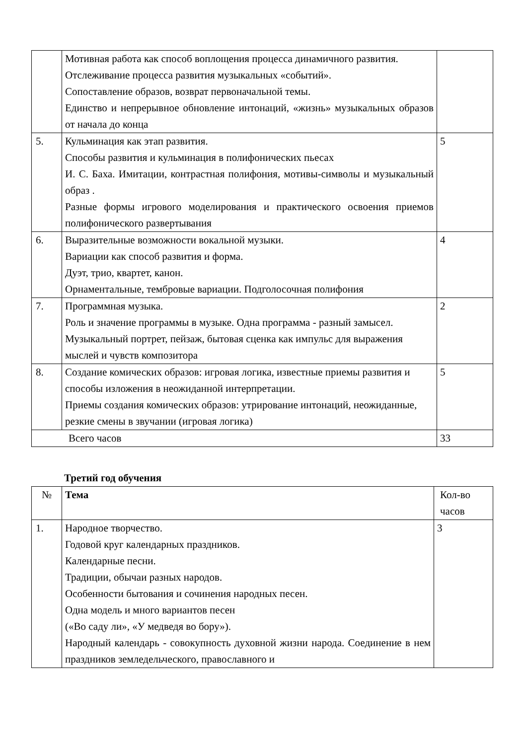| | Мотивная работа как способ воплощения процесса динамичного развития. Отслеживание процесса развития музыкальных «событий». Сопоставление образов, возврат первоначальной темы. Единство и непрерывное обновление интонаций, «жизнь» музыкальных образов от начала до конца | |
| 5. | Кульминация как этап развития. Способы развития и кульминация в полифонических пьесах И. С. Баха. Имитации, контрастная полифония, мотивы-символы и музыкальный образ . Разные формы игрового моделирования и практического освоения приемов полифонического развертывания | 5 |
| 6. | Выразительные возможности вокальной музыки. Вариации как способ развития и форма. Дуэт, трио, квартет, канон. Орнаментальные, тембровые вариации. Подголосочная полифония | 4 |
| 7. | Программная музыка. Роль и значение программы в музыке. Одна программа - разный замысел. Музыкальный портрет, пейзаж, бытовая сценка как импульс для выражения мыслей и чувств композитора | 2 |
| 8. | Создание комических образов: игровая логика, известные приемы развития и способы изложения в неожиданной интерпретации. Приемы создания комических образов: утрирование интонаций, неожиданные, резкие смены в звучании (игровая логика) | 5 |
| Всего часов | | 33 |
Третий год обучения
| № | Тема | Кол-во часов |
| --- | --- | --- |
| 1. | Народное творчество. Годовой круг календарных праздников. Календарные песни. Традиции, обычаи разных народов. Особенности бытования и сочинения народных песен. Одна модель и много вариантов песен («Во саду ли», «У медведя во бору»). Народный календарь - совокупность духовной жизни народа. Соединение в нем праздников земледельческого, православного и | 3 |